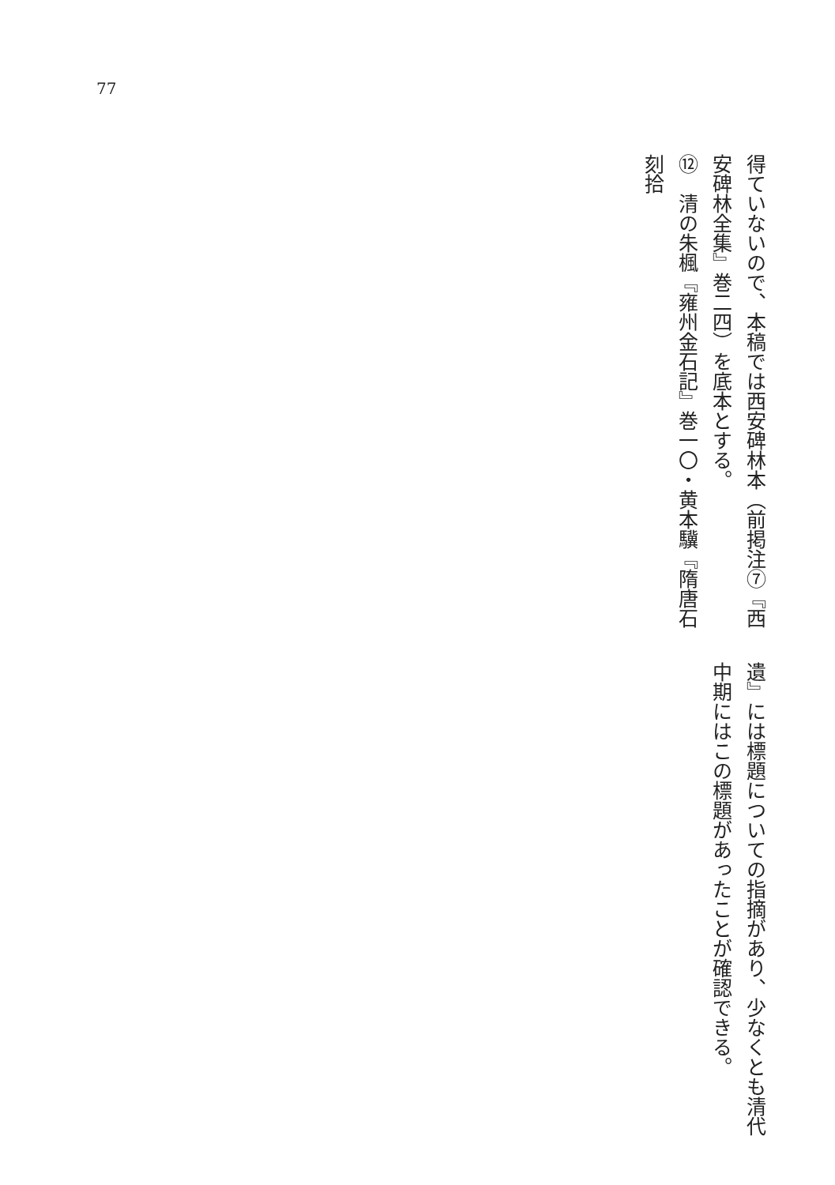77
得ていないので、本稿では西安碑林本（前掲注⑦『西
安碑林全集』巻二四）を底本とする。
⑫　清の朱楓『雍州金石記』巻一〇・黄本驥『隋唐石刻拾
遺』には標題についての指摘があり、少なくとも清代
中期にはこの標題があったことが確認できる。